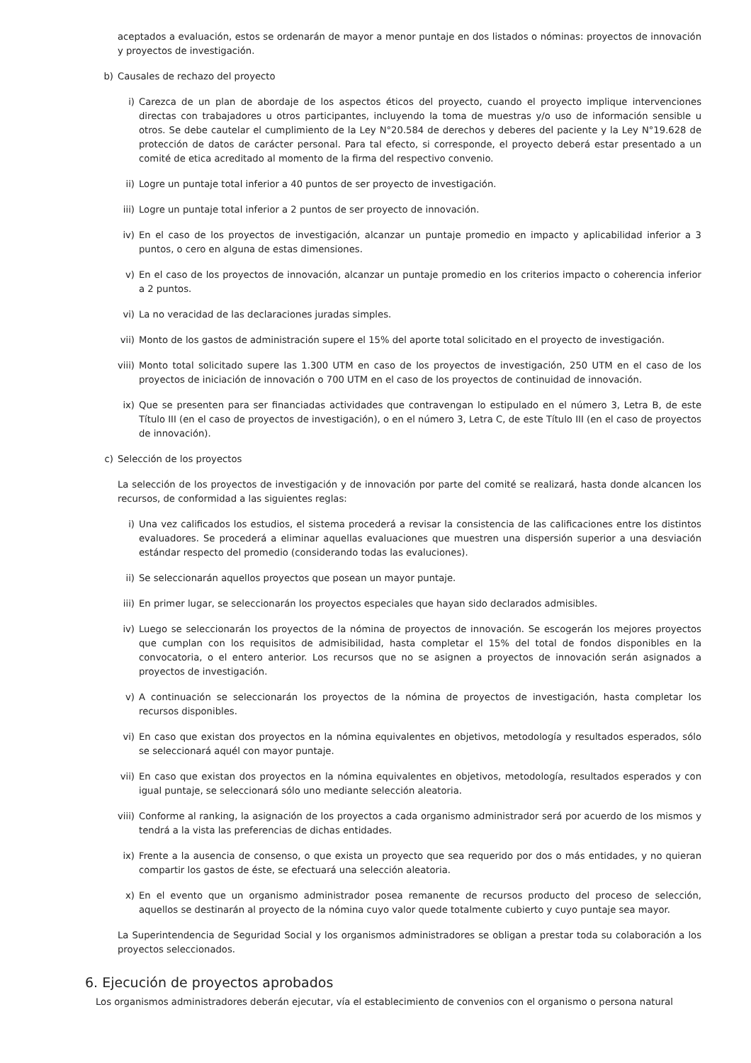aceptados a evaluación, estos se ordenarán de mayor a menor puntaje en dos listados o nóminas: proyectos de innovación y proyectos de investigación.
b) Causales de rechazo del proyecto
i) Carezca de un plan de abordaje de los aspectos éticos del proyecto, cuando el proyecto implique intervenciones directas con trabajadores u otros participantes, incluyendo la toma de muestras y/o uso de información sensible u otros. Se debe cautelar el cumplimiento de la Ley N°20.584 de derechos y deberes del paciente y la Ley N°19.628 de protección de datos de carácter personal. Para tal efecto, si corresponde, el proyecto deberá estar presentado a un comité de etica acreditado al momento de la firma del respectivo convenio.
ii) Logre un puntaje total inferior a 40 puntos de ser proyecto de investigación.
iii) Logre un puntaje total inferior a 2 puntos de ser proyecto de innovación.
iv) En el caso de los proyectos de investigación, alcanzar un puntaje promedio en impacto y aplicabilidad inferior a 3 puntos, o cero en alguna de estas dimensiones.
v) En el caso de los proyectos de innovación, alcanzar un puntaje promedio en los criterios impacto o coherencia inferior a 2 puntos.
vi) La no veracidad de las declaraciones juradas simples.
vii) Monto de los gastos de administración supere el 15% del aporte total solicitado en el proyecto de investigación.
viii) Monto total solicitado supere las 1.300 UTM en caso de los proyectos de investigación, 250 UTM en el caso de los proyectos de iniciación de innovación o 700 UTM en el caso de los proyectos de continuidad de innovación.
ix) Que se presenten para ser financiadas actividades que contravengan lo estipulado en el número 3, Letra B, de este Título III (en el caso de proyectos de investigación), o en el número 3, Letra C, de este Título III (en el caso de proyectos de innovación).
c) Selección de los proyectos
La selección de los proyectos de investigación y de innovación por parte del comité se realizará, hasta donde alcancen los recursos, de conformidad a las siguientes reglas:
i) Una vez calificados los estudios, el sistema procederá a revisar la consistencia de las calificaciones entre los distintos evaluadores. Se procederá a eliminar aquellas evaluaciones que muestren una dispersión superior a una desviación estándar respecto del promedio (considerando todas las evaluciones).
ii) Se seleccionarán aquellos proyectos que posean un mayor puntaje.
iii) En primer lugar, se seleccionarán los proyectos especiales que hayan sido declarados admisibles.
iv) Luego se seleccionarán los proyectos de la nómina de proyectos de innovación. Se escogerán los mejores proyectos que cumplan con los requisitos de admisibilidad, hasta completar el 15% del total de fondos disponibles en la convocatoria, o el entero anterior. Los recursos que no se asignen a proyectos de innovación serán asignados a proyectos de investigación.
v) A continuación se seleccionarán los proyectos de la nómina de proyectos de investigación, hasta completar los recursos disponibles.
vi) En caso que existan dos proyectos en la nómina equivalentes en objetivos, metodología y resultados esperados, sólo se seleccionará aquél con mayor puntaje.
vii) En caso que existan dos proyectos en la nómina equivalentes en objetivos, metodología, resultados esperados y con igual puntaje, se seleccionará sólo uno mediante selección aleatoria.
viii) Conforme al ranking, la asignación de los proyectos a cada organismo administrador será por acuerdo de los mismos y tendrá a la vista las preferencias de dichas entidades.
ix) Frente a la ausencia de consenso, o que exista un proyecto que sea requerido por dos o más entidades, y no quieran compartir los gastos de éste, se efectuará una selección aleatoria.
x) En el evento que un organismo administrador posea remanente de recursos producto del proceso de selección, aquellos se destinarán al proyecto de la nómina cuyo valor quede totalmente cubierto y cuyo puntaje sea mayor.
La Superintendencia de Seguridad Social y los organismos administradores se obligan a prestar toda su colaboración a los proyectos seleccionados.
6. Ejecución de proyectos aprobados
Los organismos administradores deberán ejecutar, vía el establecimiento de convenios con el organismo o persona natural